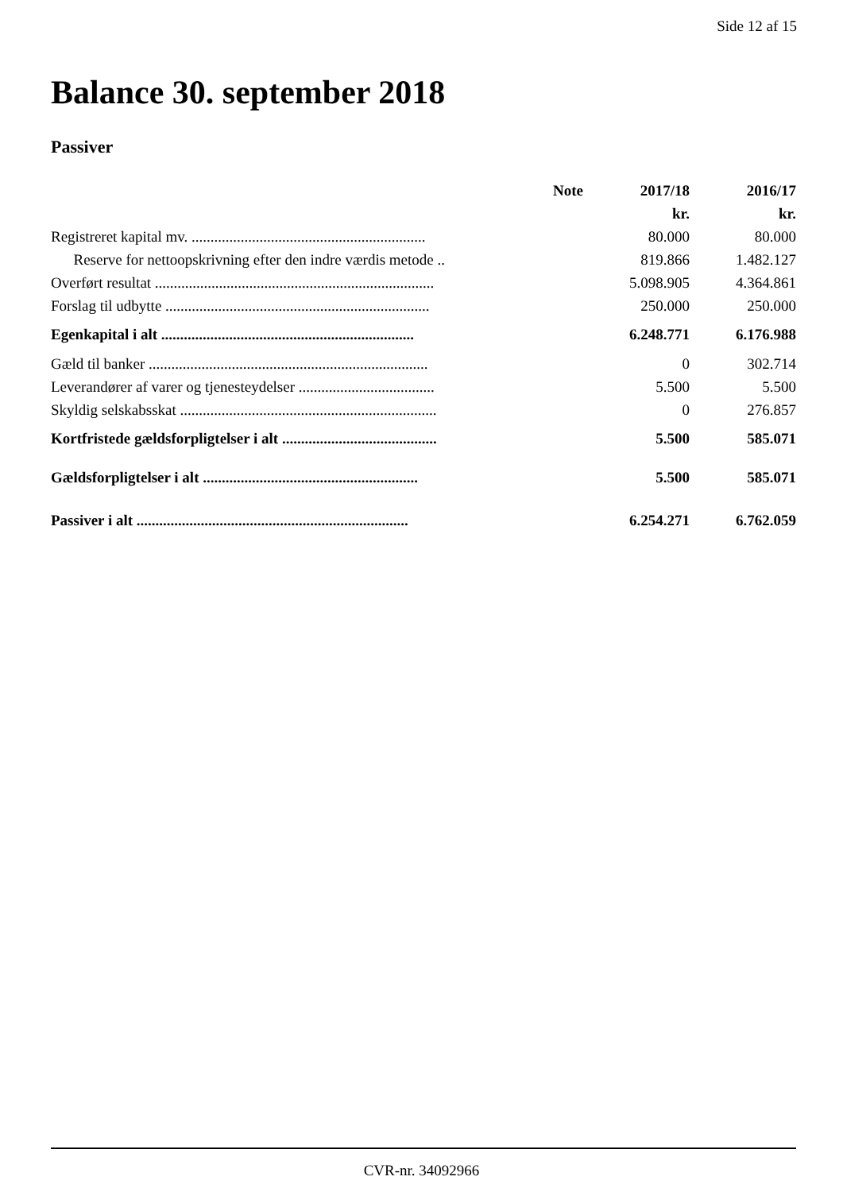Side 12 af 15
Balance 30. september 2018
Passiver
| | Note | 2017/18 | 2016/17 |
| --- | --- | --- | --- |
| | | kr. | kr. |
| Registreret kapital mv. .............................................................. | | 80.000 | 80.000 |
| Reserve for nettoopskrivning efter den indre værdis metode .. | | 819.866 | 1.482.127 |
| Overført resultat .......................................................................... | | 5.098.905 | 4.364.861 |
| Forslag til udbytte ...................................................................... | | 250.000 | 250.000 |
| Egenkapital i alt ................................................................... | | 6.248.771 | 6.176.988 |
| Gæld til banker .......................................................................... | | 0 | 302.714 |
| Leverandører af varer og tjenesteydelser .................................... | | 5.500 | 5.500 |
| Skyldig selskabsskat .................................................................... | | 0 | 276.857 |
| Kortfristede gældsforpligtelser i alt ......................................... | | 5.500 | 585.071 |
| Gældsforpligtelser i alt ......................................................... | | 5.500 | 585.071 |
| Passiver i alt ........................................................................ | | 6.254.271 | 6.762.059 |
CVR-nr. 34092966